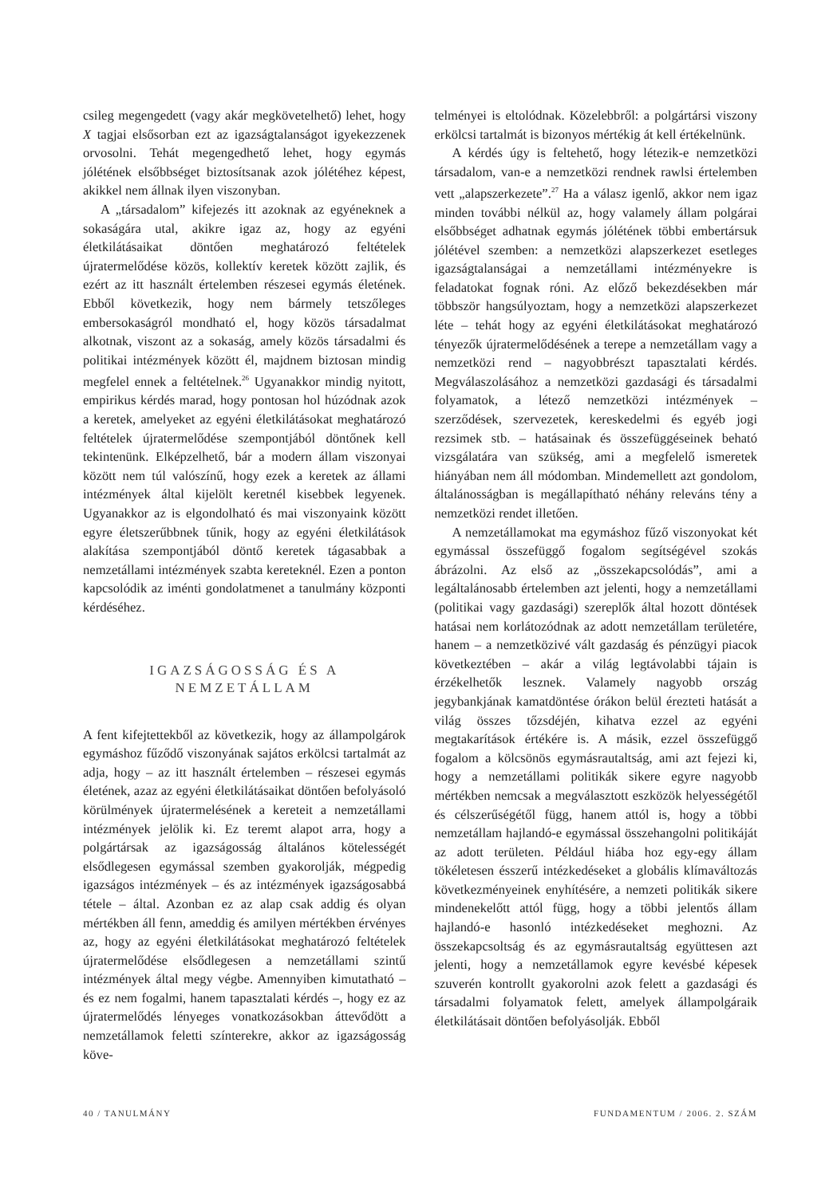csileg megengedett (vagy akár megkövetelhető) lehet, hogy X tagjai elsősorban ezt az igazságtalanságot igyekezzenek orvosolni. Tehát megengedhető lehet, hogy egymás jólétének elsőbbséget biztosítsanak azok jólétéhez képest, akikkel nem állnak ilyen viszonyban.
A „társadalom” kifejezés itt azoknak az egyéneknek a sokaságára utal, akikre igaz az, hogy az egyéni életkilátásaikat döntően meghatározó feltételek újratermelődése közös, kollektív keretek között zajlik, és ezért az itt használt értelemben részesei egymás életének. Ebből következik, hogy nem bármely tetszőleges embersokaságról mondható el, hogy közös társadalmat alkotnak, viszont az a sokaság, amely közös társadalmi és politikai intézmények között él, majdnem biztosan mindig megfelel ennek a feltételnek.<sup>26</sup> Ugyanakkor mindig nyitott, empirikus kérdés marad, hogy pontosan hol húzódnak azok a keretek, amelyeket az egyéni életkilátásokat meghatározó feltételek újratermelődése szempontjából döntőnek kell tekintenünk. Elképzelhető, bár a modern állam viszonyai között nem túl valószínű, hogy ezek a keretek az állami intézmények által kijelölt keretnél kisebbek legyenek. Ugyanakkor az is elgondolható és mai viszonyaink között egyre életszerűbbnek tűnik, hogy az egyéni életkilátások alakítása szempontjából döntő keretek tágasabbak a nemzetállami intézmények szabta kereteknél. Ezen a ponton kapcsolódik az iménti gondolatmenet a tanulmány központi kérdéséhez.
IGAZSÁGOSSÁG ÉS A
NEMZETÁLLAM
A fent kifejtettekből az következik, hogy az állampolgárok egymáshoz fűződő viszonyának sajátos erkölcsi tartalmát az adja, hogy – az itt használt értelemben – részesei egymás életének, azaz az egyéni életkilátásaikat döntően befolyásoló körülmények újratermelésének a kereteit a nemzetállami intézmények jelölik ki. Ez teremt alapot arra, hogy a polgártársak az igazságosság általános kötelességét elsődlegesen egymással szemben gyakorolják, mégpedig igazságos intézmények – és az intézmények igazságosabbá tétele – által. Azonban ez az alap csak addig és olyan mértékben áll fenn, ameddig és amilyen mértékben érvényes az, hogy az egyéni életkilátásokat meghatározó feltételek újratermelődése elsődlegesen a nemzetállami szintű intézmények által megy végbe. Amennyiben kimutatható – és ez nem fogalmi, hanem tapasztalati kérdés –, hogy ez az újratermelődés lényeges vonatkozásokban áttevődött a nemzetállamok feletti színterekre, akkor az igazságosság köve-
telményei is eltolódnak. Közelebbről: a polgártársi viszony erkölcsi tartalmát is bizonyos mértékig át kell értékelnünk.
A kérdés úgy is feltehető, hogy létezik-e nemzetközi társadalom, van-e a nemzetközi rendnek rawlsi értelemben vett „alapszerkezete”.<sup>27</sup> Ha a válasz igenlő, akkor nem igaz minden további nélkül az, hogy valamely állam polgárai elsőbbséget adhatnak egymás jólétének többi embertársuk jólétével szemben: a nemzetközi alapszerkezet esetleges igazságtalanságai a nemzetállami intézményekre is feladatokat fognak róni. Az előző bekezdésekben már többször hangsúlyoztam, hogy a nemzetközi alapszerkezet léte – tehát hogy az egyéni életkilátásokat meghatározó tényezők újratermelődésének a terepe a nemzetállam vagy a nemzetközi rend – nagyobbrészt tapasztalati kérdés. Megválaszolásához a nemzetközi gazdasági és társadalmi folyamatok, a létező nemzetközi intézmények – szerződések, szervezetek, kereskedelmi és egyéb jogi rezsimek stb. – hatásainak és összefüggéseinek beható vizsgálatára van szükség, ami a megfelelő ismeretek hiányában nem áll módomban. Mindemellett azt gondolom, általánosságban is megállapítható néhány releváns tény a nemzetközi rendet illetően.
A nemzetállamokat ma egymáshoz fűző viszonyokat két egymással összefüggő fogalom segítségével szokás ábrázolni. Az első az „összekapcsolódás”, ami a legáltalánosabb értelemben azt jelenti, hogy a nemzetállami (politikai vagy gazdasági) szereplők által hozott döntések hatásai nem korlátozódnak az adott nemzetállam területére, hanem – a nemzetközivé vált gazdaság és pénzügyi piacok következtében – akár a világ legtávolabbi tájain is érzékelhetők lesznek. Valamely nagyobb ország jegybankjának kamatdöntése órákon belül érezteti hatását a világ összes tőzsdéjén, kihatva ezzel az egyéni megtakarítások értékére is. A másik, ezzel összefüggő fogalom a kölcsönös egymásrautaltság, ami azt fejezi ki, hogy a nemzetállami politikák sikere egyre nagyobb mértékben nemcsak a megválasztott eszközök helyességétől és célszerűségétől függ, hanem attól is, hogy a többi nemzetállam hajlandó-e egymással összehangolni politikáját az adott területen. Például hiába hoz egy-egy állam tökéletesen ésszerű intézkedéseket a globális klímaváltozás következményeinek enyhítésére, a nemzeti politikák sikere mindenekelőtt attól függ, hogy a többi jelentős állam hajlandó-e hasonló intézkedéseket meghozni. Az összekapcsoltság és az egymásrautaltság együttesen azt jelenti, hogy a nemzetállamok egyre kevésbé képesek szuverén kontrollt gyakorolni azok felett a gazdasági és társadalmi folyamatok felett, amelyek állampolgáraik életkilátásait döntően befolyásolják. Ebből
40 / TANULMÁNY FUNDAMENTUM / 2006. 2. SZÁM